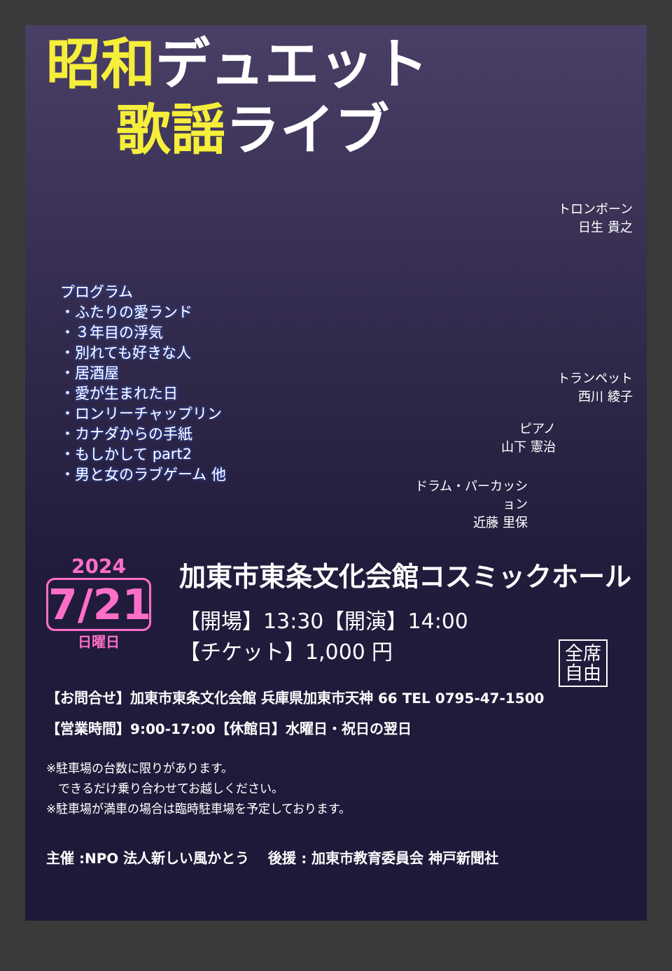昭和デュエット
歌謡ライブ
トロンボーン
日生 貴之
トランペット
西川 綾子
ピアノ
山下 憲治
ドラム・パーカッション
近藤 里保
プログラム
・ふたりの愛ランド
・３年目の浮気
・別れても好きな人
・居酒屋
・愛が生まれた日
・ロンリーチャップリン
・カナダからの手紙
・もしかして part2
・男と女のラブゲーム 他
2024
7/21
日曜日
加東市東条文化会館コスミックホール
【開場】13:30【開演】14:00
【チケット】1,000 円
全席
自由
【お問合せ】加東市東条文化会館 兵庫県加東市天神 66 TEL 0795-47-1500
【営業時間】9:00-17:00【休館日】水曜日・祝日の翌日
※駐車場の台数に限りがあります。
　できるだけ乗り合わせてお越しください。
※駐車場が満車の場合は臨時駐車場を予定しております。
主催 :NPO 法人新しい風かとう　 後援 : 加東市教育委員会 神戸新聞社